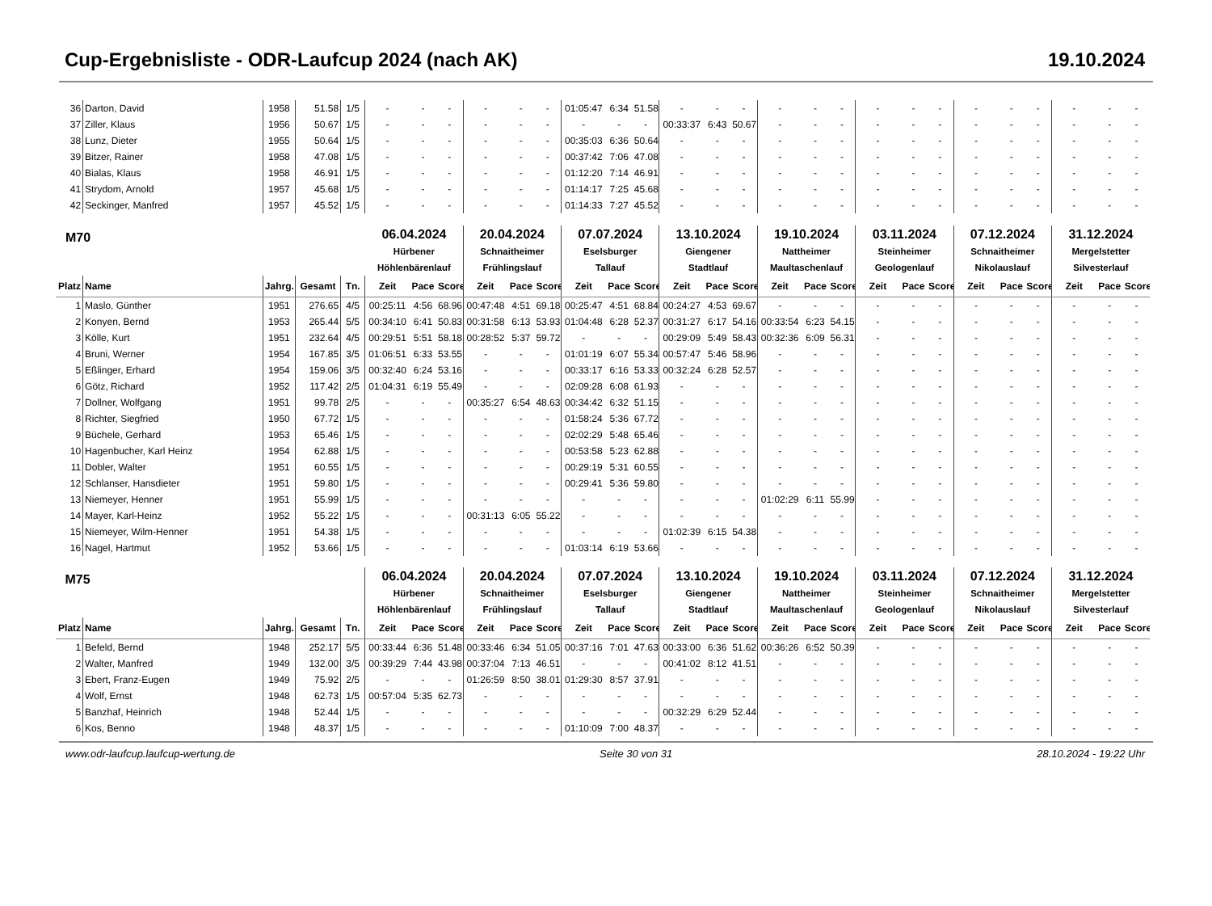Cup-Ergebnisliste - ODR-Laufcup 2024 (nach AK) 19.10.2024
| 36 | Darton, David | 1958 | 51.58 | 1/5 | - | - | - | - | - | - | 01:05:47 | 6:34 | 51.58 | - | - | - | - | - | - | - | - | - | - | - | - | - | - | - |
| 37 | Ziller, Klaus | 1956 | 50.67 | 1/5 | - | - | - | - | - | - | - | - | - | 00:33:37 | 6:43 | 50.67 | - | - | - | - | - | - | - | - | - | - | - | - |
| 38 | Lunz, Dieter | 1955 | 50.64 | 1/5 | - | - | - | - | - | - | 00:35:03 | 6:36 | 50.64 | - | - | - | - | - | - | - | - | - | - | - | - | - | - | - |
| 39 | Bitzer, Rainer | 1958 | 47.08 | 1/5 | - | - | - | - | - | - | 00:37:42 | 7:06 | 47.08 | - | - | - | - | - | - | - | - | - | - | - | - | - | - | - |
| 40 | Bialas, Klaus | 1958 | 46.91 | 1/5 | - | - | - | - | - | - | 01:12:20 | 7:14 | 46.91 | - | - | - | - | - | - | - | - | - | - | - | - | - | - | - |
| 41 | Strydom, Arnold | 1957 | 45.68 | 1/5 | - | - | - | - | - | - | 01:14:17 | 7:25 | 45.68 | - | - | - | - | - | - | - | - | - | - | - | - | - | - | - |
| 42 | Seckinger, Manfred | 1957 | 45.52 | 1/5 | - | - | - | - | - | - | 01:14:33 | 7:27 | 45.52 | - | - | - | - | - | - | - | - | - | - | - | - | - | - | - |
| M70 | | | | | 06.04.2024 Hürbener Höhlenbärenlauf | | | 20.04.2024 Schnaitheimer Frühlingslauf | | | 07.07.2024 Eselsburger Tallauf | | | 13.10.2024 Giengener Stadtlauf | | | 19.10.2024 Nattheimer Maultaschenlauf | | | 03.11.2024 Steinheimer Geologenlauf | | | 07.12.2024 Schnaitheimer Nikolauslauf | | | 31.12.2024 Mergelstetter Silvesterlauf | | |
| Platz | Name | Jahrg. | Gesamt | Tn. | Zeit | Pace | Score | Zeit | Pace | Score | Zeit | Pace | Score | Zeit | Pace | Score | Zeit | Pace | Score | Zeit | Pace | Score | Zeit | Pace | Score | Zeit | Pace | Score |
| 1 | Maslo, Günther | 1951 | 276.65 | 4/5 | 00:25:11 | 4:56 | 68.96 | 00:47:48 | 4:51 | 69.18 | 00:25:47 | 4:51 | 68.84 | 00:24:27 | 4:53 | 69.67 | - | - | - | - | - | - | - | - | - | - | - | - |
| 2 | Konyen, Bernd | 1953 | 265.44 | 5/5 | 00:34:10 | 6:41 | 50.83 | 00:31:58 | 6:13 | 53.93 | 01:04:48 | 6:28 | 52.37 | 00:31:27 | 6:17 | 54.16 | 00:33:54 | 6:23 | 54.15 | - | - | - | - | - | - | - | - | - |
| 3 | Kölle, Kurt | 1951 | 232.64 | 4/5 | 00:29:51 | 5:51 | 58.18 | 00:28:52 | 5:37 | 59.72 | - | - | - | 00:29:09 | 5:49 | 58.43 | 00:32:36 | 6:09 | 56.31 | - | - | - | - | - | - | - | - | - |
| 4 | Bruni, Werner | 1954 | 167.85 | 3/5 | 01:06:51 | 6:33 | 53.55 | - | - | - | 01:01:19 | 6:07 | 55.34 | 00:57:47 | 5:46 | 58.96 | - | - | - | - | - | - | - | - | - | - | - | - |
| 5 | Eßlinger, Erhard | 1954 | 159.06 | 3/5 | 00:32:40 | 6:24 | 53.16 | - | - | - | 00:33:17 | 6:16 | 53.33 | 00:32:24 | 6:28 | 52.57 | - | - | - | - | - | - | - | - | - | - | - | - |
| 6 | Götz, Richard | 1952 | 117.42 | 2/5 | 01:04:31 | 6:19 | 55.49 | - | - | - | 02:09:28 | 6:08 | 61.93 | - | - | - | - | - | - | - | - | - | - | - | - | - | - | - |
| 7 | Dollner, Wolfgang | 1951 | 99.78 | 2/5 | - | - | - | 00:35:27 | 6:54 | 48.63 | 00:34:42 | 6:32 | 51.15 | - | - | - | - | - | - | - | - | - | - | - | - | - | - | - |
| 8 | Richter, Siegfried | 1950 | 67.72 | 1/5 | - | - | - | - | - | - | 01:58:24 | 5:36 | 67.72 | - | - | - | - | - | - | - | - | - | - | - | - | - | - | - |
| 9 | Büchele, Gerhard | 1953 | 65.46 | 1/5 | - | - | - | - | - | - | 02:02:29 | 5:48 | 65.46 | - | - | - | - | - | - | - | - | - | - | - | - | - | - | - |
| 10 | Hagenbucher, Karl Heinz | 1954 | 62.88 | 1/5 | - | - | - | - | - | - | 00:53:58 | 5:23 | 62.88 | - | - | - | - | - | - | - | - | - | - | - | - | - | - | - |
| 11 | Dobler, Walter | 1951 | 60.55 | 1/5 | - | - | - | - | - | - | 00:29:19 | 5:31 | 60.55 | - | - | - | - | - | - | - | - | - | - | - | - | - | - | - |
| 12 | Schlanser, Hansdieter | 1951 | 59.80 | 1/5 | - | - | - | - | - | - | 00:29:41 | 5:36 | 59.80 | - | - | - | - | - | - | - | - | - | - | - | - | - | - | - |
| 13 | Niemeyer, Henner | 1951 | 55.99 | 1/5 | - | - | - | - | - | - | - | - | - | - | - | - | 01:02:29 | 6:11 | 55.99 | - | - | - | - | - | - | - | - | - |
| 14 | Mayer, Karl-Heinz | 1952 | 55.22 | 1/5 | - | - | - | 00:31:13 | 6:05 | 55.22 | - | - | - | - | - | - | - | - | - | - | - | - | - | - | - | - | - | - |
| 15 | Niemeyer, Wilm-Henner | 1951 | 54.38 | 1/5 | - | - | - | - | - | - | - | - | - | 01:02:39 | 6:15 | 54.38 | - | - | - | - | - | - | - | - | - | - | - | - |
| 16 | Nagel, Hartmut | 1952 | 53.66 | 1/5 | - | - | - | - | - | - | 01:03:14 | 6:19 | 53.66 | - | - | - | - | - | - | - | - | - | - | - | - | - | - | - |
| M75 | | | | | 06.04.2024 Hürbener Höhlenbärenlauf | | | 20.04.2024 Schnaitheimer Frühlingslauf | | | 07.07.2024 Eselsburger Tallauf | | | 13.10.2024 Giengener Stadtlauf | | | 19.10.2024 Nattheimer Maultaschenlauf | | | 03.11.2024 Steinheimer Geologenlauf | | | 07.12.2024 Schnaitheimer Nikolauslauf | | | 31.12.2024 Mergelstetter Silvesterlauf | | |
| Platz | Name | Jahrg. | Gesamt | Tn. | Zeit | Pace | Score | Zeit | Pace | Score | Zeit | Pace | Score | Zeit | Pace | Score | Zeit | Pace | Score | Zeit | Pace | Score | Zeit | Pace | Score | Zeit | Pace | Score |
| 1 | Befeld, Bernd | 1948 | 252.17 | 5/5 | 00:33:44 | 6:36 | 51.48 | 00:33:46 | 6:34 | 51.05 | 00:37:16 | 7:01 | 47.63 | 00:33:00 | 6:36 | 51.62 | 00:36:26 | 6:52 | 50.39 | - | - | - | - | - | - | - | - | - |
| 2 | Walter, Manfred | 1949 | 132.00 | 3/5 | 00:39:29 | 7:44 | 43.98 | 00:37:04 | 7:13 | 46.51 | - | - | - | 00:41:02 | 8:12 | 41.51 | - | - | - | - | - | - | - | - | - | - | - | - |
| 3 | Ebert, Franz-Eugen | 1949 | 75.92 | 2/5 | - | - | - | 01:26:59 | 8:50 | 38.01 | 01:29:30 | 8:57 | 37.91 | - | - | - | - | - | - | - | - | - | - | - | - | - | - | - |
| 4 | Wolf, Ernst | 1948 | 62.73 | 1/5 | 00:57:04 | 5:35 | 62.73 | - | - | - | - | - | - | - | - | - | - | - | - | - | - | - | - | - | - | - | - | - |
| 5 | Banzhaf, Heinrich | 1948 | 52.44 | 1/5 | - | - | - | - | - | - | - | - | - | 00:32:29 | 6:29 | 52.44 | - | - | - | - | - | - | - | - | - | - | - | - |
| 6 | Kos, Benno | 1948 | 48.37 | 1/5 | - | - | - | - | - | - | 01:10:09 | 7:00 | 48.37 | - | - | - | - | - | - | - | - | - | - | - | - | - | - | - |
www.odr-laufcup.laufcup-wertung.de Seite 30 von 31 28.10.2024 - 19:22 Uhr